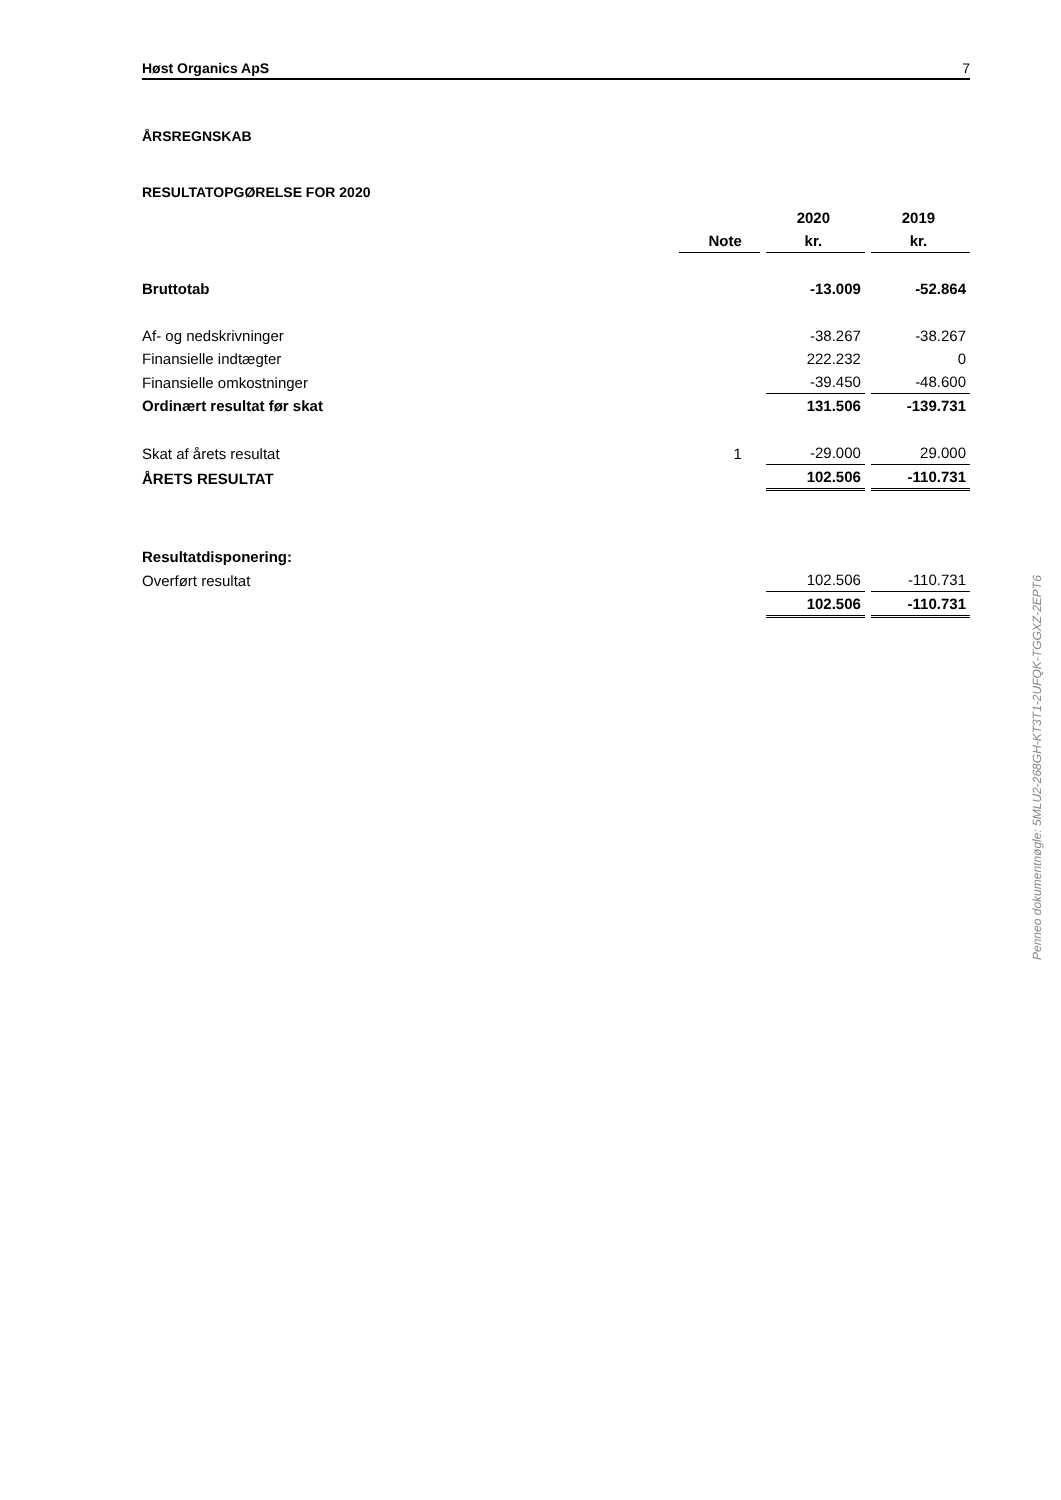Høst Organics ApS 7
ÅRSREGNSKAB
RESULTATOPGØRELSE FOR 2020
| | | 2020 | 2019 |
| --- | --- | --- | --- |
| | Note | kr. | kr. |
| Bruttotab | | -13.009 | -52.864 |
| Af- og nedskrivninger | | -38.267 | -38.267 |
| Finansielle indtægter | | 222.232 | 0 |
| Finansielle omkostninger | | -39.450 | -48.600 |
| Ordinært resultat før skat | | 131.506 | -139.731 |
| Skat af årets resultat | 1 | -29.000 | 29.000 |
| ÅRETS RESULTAT | | 102.506 | -110.731 |
| Resultatdisponering: | | | |
| Overført resultat | | 102.506 | -110.731 |
| | | 102.506 | -110.731 |
Penneo dokumentnøgle: 5MLU2-268GH-KT3T1-2UFQK-TGGXZ-2EPT6